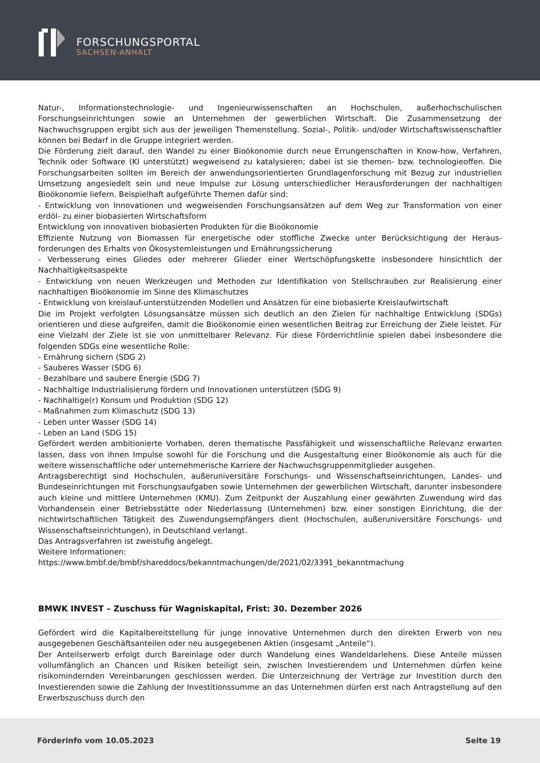FORSCHUNGSPORTAL
SACHSEN-ANHALT
Natur-, Informationstechnologie- und Ingenieurwissenschaften an Hochschulen, außerhochschulischen Forschungseinrichtungen sowie an Unternehmen der gewerblichen Wirtschaft. Die Zusammensetzung der Nachwuchsgruppen ergibt sich aus der jeweiligen Themenstellung. Sozial-, Politik- und/oder Wirtschaftswissenschaftler können bei Bedarf in die Gruppe integriert werden.
Die Förderung zielt darauf, den Wandel zu einer Bioökonomie durch neue Errungenschaften in Know-how, Verfahren, Technik oder Software (KI unterstützt) wegweisend zu katalysieren; dabei ist sie themen- bzw. technologieoffen. Die Forschungsarbeiten sollten im Bereich der anwendungsorientierten Grundlagenforschung mit Bezug zur industriellen Umsetzung angesiedelt sein und neue Impulse zur Lösung unterschiedlicher Herausforderungen der nachhaltigen Bioökonomie liefern. Beispielhaft aufgeführte Themen dafür sind:
- Entwicklung von Innovationen und wegweisenden Forschungsansätzen auf dem Weg zur Transformation von einer erdöl- zu einer biobasierten Wirtschaftsform
Entwicklung von innovativen biobasierten Produkten für die Bioökonomie
Effiziente Nutzung von Biomassen für energetische oder stoffliche Zwecke unter Berücksichtigung der Heraus-forderungen des Erhalts von Ökosystemleistungen und Ernährungssicherung
- Verbesserung eines Gliedes oder mehrerer Glieder einer Wertschöpfungskette insbesondere hinsichtlich der Nachhaltigkeitsaspekte
- Entwicklung von neuen Werkzeugen und Methoden zur Identifikation von Stellschrauben zur Realisierung einer nachhaltigen Bioökonomie im Sinne des Klimaschutzes
- Entwicklung von kreislauf-unterstützenden Modellen und Ansätzen für eine biobasierte Kreislaufwirtschaft
Die im Projekt verfolgten Lösungsansätze müssen sich deutlich an den Zielen für nachhaltige Entwicklung (SDGs) orientieren und diese aufgreifen, damit die Bioökonomie einen wesentlichen Beitrag zur Erreichung der Ziele leistet. Für eine Vielzahl der Ziele ist sie von unmittelbarer Relevanz. Für diese Förderrichtlinie spielen dabei insbesondere die folgenden SDGs eine wesentliche Rolle:
- Ernährung sichern (SDG 2)
- Sauberes Wasser (SDG 6)
- Bezahlbare und saubere Energie (SDG 7)
- Nachhaltige Industrialisierung fördern und Innovationen unterstützen (SDG 9)
- Nachhaltige(r) Konsum und Produktion (SDG 12)
- Maßnahmen zum Klimaschutz (SDG 13)
- Leben unter Wasser (SDG 14)
- Leben an Land (SDG 15)
Gefördert werden ambitionierte Vorhaben, deren thematische Passfähigkeit und wissenschaftliche Relevanz erwarten lassen, dass von ihnen Impulse sowohl für die Forschung und die Ausgestaltung einer Bioökonomie als auch für die weitere wissenschaftliche oder unternehmerische Karriere der Nachwuchsgruppenmitglieder ausgehen.
Antragsberechtigt sind Hochschulen, außeruniversitäre Forschungs- und Wissenschaftseinrichtungen, Landes- und Bundeseinrichtungen mit Forschungsaufgaben sowie Unternehmen der gewerblichen Wirtschaft, darunter insbesondere auch kleine und mittlere Unternehmen (KMU). Zum Zeitpunkt der Auszahlung einer gewährten Zuwendung wird das Vorhandensein einer Betriebsstätte oder Niederlassung (Unternehmen) bzw. einer sonstigen Einrichtung, die der nichtwirtschaftlichen Tätigkeit des Zuwendungsempfängers dient (Hochschulen, außeruniversitäre Forschungs- und Wissenschaftseinrichtungen), in Deutschland verlangt.
Das Antragsverfahren ist zweistufig angelegt.
Weitere Informationen:
https://www.bmbf.de/bmbf/shareddocs/bekanntmachungen/de/2021/02/3391_bekanntmachung
BMWK INVEST – Zuschuss für Wagniskapital, Frist: 30. Dezember 2026
Gefördert wird die Kapitalbereitstellung für junge innovative Unternehmen durch den direkten Erwerb von neu ausgegebenen Geschäftsanteilen oder neu ausgegebenen Aktien (insgesamt „Anteile“).
Der Anteilserwerb erfolgt durch Bareinlage oder durch Wandelung eines Wandeldarlehens. Diese Anteile müssen vollumfänglich an Chancen und Risiken beteiligt sein, zwischen Investierendem und Unternehmen dürfen keine risikomindernden Vereinbarungen geschlossen werden. Die Unterzeichnung der Verträge zur Investition durch den Investierenden sowie die Zahlung der Investitionssumme an das Unternehmen dürfen erst nach Antragstellung auf den Erwerbszuschuss durch den
Förderinfo vom 10.05.2023 Seite 19